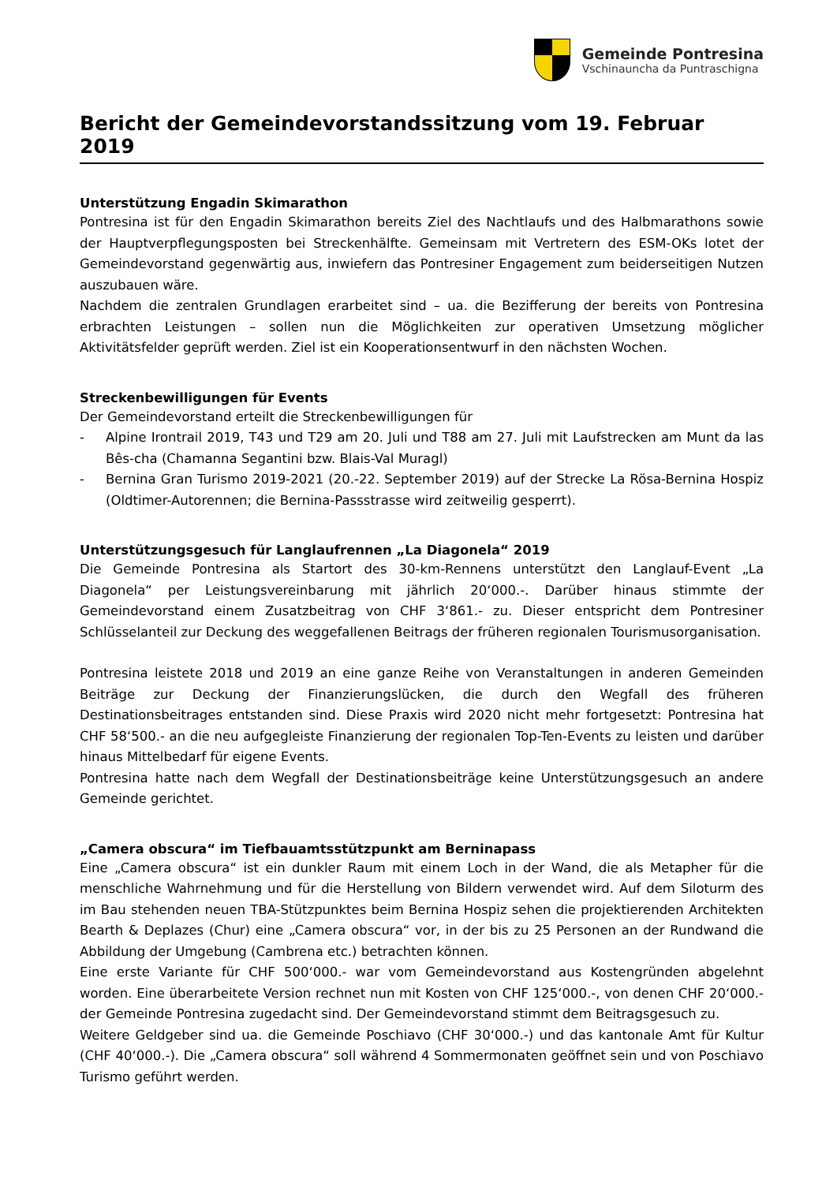Gemeinde Pontresina
Vschinauncha da Puntraschigna
Bericht der Gemeindevorstandssitzung vom 19. Februar 2019
Unterstützung Engadin Skimarathon
Pontresina ist für den Engadin Skimarathon bereits Ziel des Nachtlaufs und des Halbmarathons sowie der Hauptverpflegungsposten bei Streckenhälfte. Gemeinsam mit Vertretern des ESM-OKs lotet der Gemeindevorstand gegenwärtig aus, inwiefern das Pontresiner Engagement zum beiderseitigen Nutzen auszubauen wäre.
Nachdem die zentralen Grundlagen erarbeitet sind – ua. die Bezifferung der bereits von Pontresina erbrachten Leistungen – sollen nun die Möglichkeiten zur operativen Umsetzung möglicher Aktivitätsfelder geprüft werden. Ziel ist ein Kooperationsentwurf in den nächsten Wochen.
Streckenbewilligungen für Events
Der Gemeindevorstand erteilt die Streckenbewilligungen für
- Alpine Irontrail 2019, T43 und T29 am 20. Juli und T88 am 27. Juli mit Laufstrecken am Munt da las Bês-cha (Chamanna Segantini bzw. Blais-Val Muragl)
- Bernina Gran Turismo 2019-2021 (20.-22. September 2019) auf der Strecke La Rösa-Bernina Hospiz (Oldtimer-Autorennen; die Bernina-Passstrasse wird zeitweilig gesperrt).
Unterstützungsgesuch für Langlaufrennen „La Diagonela“ 2019
Die Gemeinde Pontresina als Startort des 30-km-Rennens unterstützt den Langlauf-Event „La Diagonela“ per Leistungsvereinbarung mit jährlich 20‘000.-. Darüber hinaus stimmte der Gemeindevorstand einem Zusatzbeitrag von CHF 3‘861.- zu. Dieser entspricht dem Pontresiner Schlüsselanteil zur Deckung des weggefallenen Beitrags der früheren regionalen Tourismusorganisation.
Pontresina leistete 2018 und 2019 an eine ganze Reihe von Veranstaltungen in anderen Gemeinden Beiträge zur Deckung der Finanzierungslücken, die durch den Wegfall des früheren Destinationsbeitrages entstanden sind. Diese Praxis wird 2020 nicht mehr fortgesetzt: Pontresina hat CHF 58‘500.- an die neu aufgegleiste Finanzierung der regionalen Top-Ten-Events zu leisten und darüber hinaus Mittelbedarf für eigene Events.
Pontresina hatte nach dem Wegfall der Destinationsbeiträge keine Unterstützungsgesuch an andere Gemeinde gerichtet.
„Camera obscura“ im Tiefbauamtsstützpunkt am Berninapass
Eine „Camera obscura“ ist ein dunkler Raum mit einem Loch in der Wand, die als Metapher für die menschliche Wahrnehmung und für die Herstellung von Bildern verwendet wird. Auf dem Siloturm des im Bau stehenden neuen TBA-Stützpunktes beim Bernina Hospiz sehen die projektierenden Architekten Bearth & Deplazes (Chur) eine „Camera obscura“ vor, in der bis zu 25 Personen an der Rundwand die Abbildung der Umgebung (Cambrena etc.) betrachten können.
Eine erste Variante für CHF 500‘000.- war vom Gemeindevorstand aus Kostengründen abgelehnt worden. Eine überarbeitete Version rechnet nun mit Kosten von CHF 125‘000.-, von denen CHF 20‘000.- der Gemeinde Pontresina zugedacht sind. Der Gemeindevorstand stimmt dem Beitragsgesuch zu.
Weitere Geldgeber sind ua. die Gemeinde Poschiavo (CHF 30‘000.-) und das kantonale Amt für Kultur (CHF 40‘000.-). Die „Camera obscura“ soll während 4 Sommermonaten geöffnet sein und von Poschiavo Turismo geführt werden.